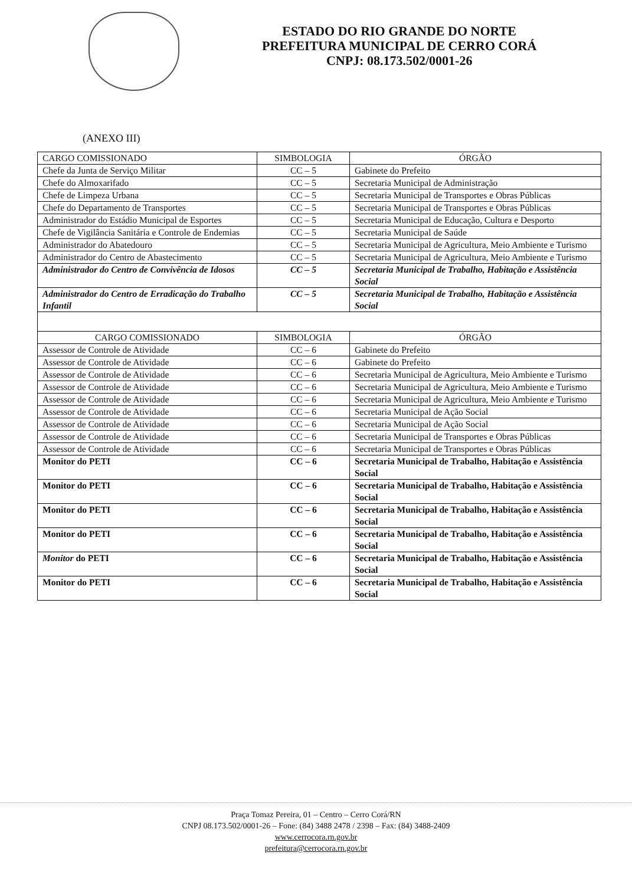ESTADO DO RIO GRANDE DO NORTE
PREFEITURA MUNICIPAL DE CERRO CORÁ
CNPJ: 08.173.502/0001-26
(ANEXO III)
| CARGO COMISSIONADO | SIMBOLOGIA | ÓRGÃO |
| --- | --- | --- |
| Chefe da Junta de Serviço Militar | CC – 5 | Gabinete do Prefeito |
| Chefe do Almoxarifado | CC – 5 | Secretaria Municipal de Administração |
| Chefe de Limpeza Urbana | CC – 5 | Secretaria Municipal de Transportes e Obras Públicas |
| Chefe do Departamento de Transportes | CC – 5 | Secretaria Municipal de Transportes e Obras Públicas |
| Administrador do Estádio Municipal de Esportes | CC – 5 | Secretaria Municipal de Educação, Cultura e Desporto |
| Chefe de Vigilância Sanitária e Controle de Endemias | CC – 5 | Secretaria Municipal de Saúde |
| Administrador do Abatedouro | CC – 5 | Secretaria Municipal de Agricultura, Meio Ambiente e Turismo |
| Administrador do Centro de Abastecimento | CC – 5 | Secretaria Municipal de Agricultura, Meio Ambiente e Turismo |
| Administrador do Centro de Convivência de Idosos | CC – 5 | Secretaria Municipal de Trabalho, Habitação e Assistência Social |
| Administrador do Centro de Erradicação do Trabalho Infantil | CC – 5 | Secretaria Municipal de Trabalho, Habitação e Assistência Social |
| CARGO COMISSIONADO | SIMBOLOGIA | ÓRGÃO |
| Assessor de Controle de Atividade | CC – 6 | Gabinete do Prefeito |
| Assessor de Controle de Atividade | CC – 6 | Gabinete do Prefeito |
| Assessor de Controle de Atividade | CC – 6 | Secretaria Municipal de Agricultura, Meio Ambiente e Turismo |
| Assessor de Controle de Atividade | CC – 6 | Secretaria Municipal de Agricultura, Meio Ambiente e Turismo |
| Assessor de Controle de Atividade | CC – 6 | Secretaria Municipal de Agricultura, Meio Ambiente e Turismo |
| Assessor de Controle de Atividade | CC – 6 | Secretaria Municipal de Ação Social |
| Assessor de Controle de Atividade | CC – 6 | Secretaria Municipal de Ação Social |
| Assessor de Controle de Atividade | CC – 6 | Secretaria Municipal de Transportes e Obras Públicas |
| Assessor de Controle de Atividade | CC – 6 | Secretaria Municipal de Transportes e Obras Públicas |
| Monitor do PETI | CC – 6 | Secretaria Municipal de Trabalho, Habitação e Assistência Social |
| Monitor do PETI | CC – 6 | Secretaria Municipal de Trabalho, Habitação e Assistência Social |
| Monitor do PETI | CC – 6 | Secretaria Municipal de Trabalho, Habitação e Assistência Social |
| Monitor do PETI | CC – 6 | Secretaria Municipal de Trabalho, Habitação e Assistência Social |
| Monitor do PETI | CC – 6 | Secretaria Municipal de Trabalho, Habitação e Assistência Social |
| Monitor do PETI | CC – 6 | Secretaria Municipal de Trabalho, Habitação e Assistência Social |
Praça Tomaz Pereira, 01 – Centro – Cerro Corá/RN
CNPJ 08.173.502/0001-26 – Fone: (84) 3488 2478 / 2398 – Fax: (84) 3488-2409
www.cerrocora.rn.gov.br
prefeitura@cerrocora.rn.gov.br